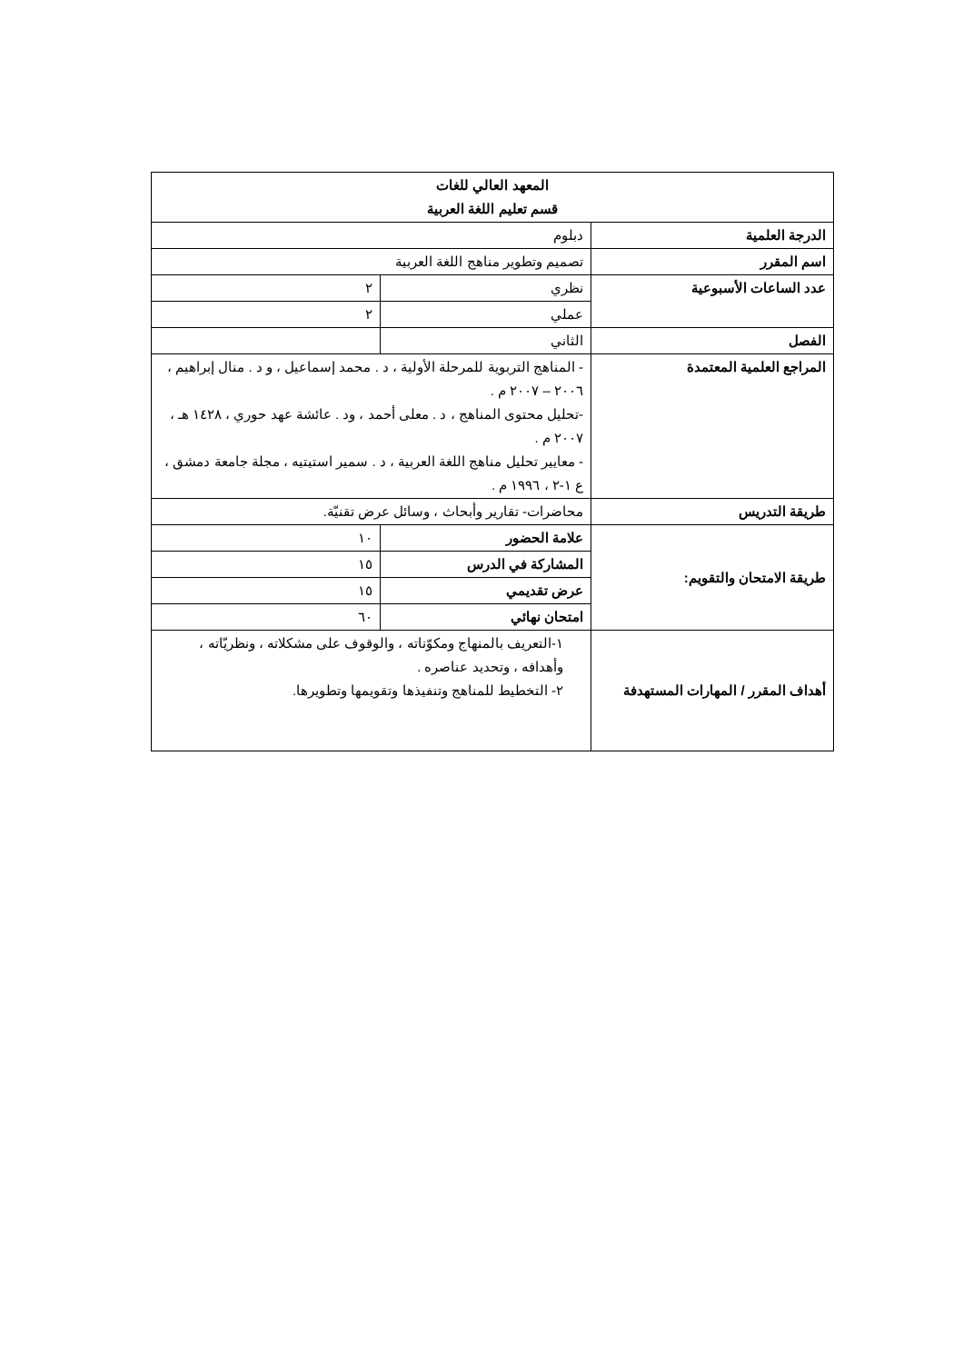| المعهد العالي للغات قسم تعليم اللغة العربية | | |
| الدرجة العلمية | دبلوم | |
| اسم المقرر | تصميم وتطوير مناهج اللغة العربية | |
| عدد الساعات الأسبوعية | نظري | ٢ |
| | عملي | ٢ |
| الفصل | الثاني | |
| المراجع العلمية المعتمدة | - المناهج التربوية للمرحلة الأولية ، د . محمد إسماعيل ، و د . منال إبراهيم ، ٢٠٠٦ – ٢٠٠٧ م . -تحليل محتوى المناهج ، د . معلى أحمد ، ود . عائشة عهد حوري ، ١٤٢٨ هـ ، ٢٠٠٧ م . - معايير تحليل مناهج اللغة العربية ، د . سمير استيتيه ، مجلة جامعة دمشق ، ع ١-٢ ، ١٩٩٦ م . | |
| طريقة التدريس | محاضرات- تقارير وأبحاث ، وسائل عرض تقنيّة. | |
| طريقة الامتحان والتقويم: | علامة الحضور | ١٠ |
| | المشاركة في الدرس | ١٥ |
| | عرض تقديمي | ١٥ |
| | امتحان نهائي | ٦٠ |
| أهداف المقرر / المهارات المستهدفة | ١-التعريف بالمنهاج ومكوّناته ، والوقوف على مشكلاته ، ونظريّاته ، وأهدافه ، وتحديد عناصره . ٢- التخطيط للمناهج وتنفيذها وتقويمها وتطويرها. | |